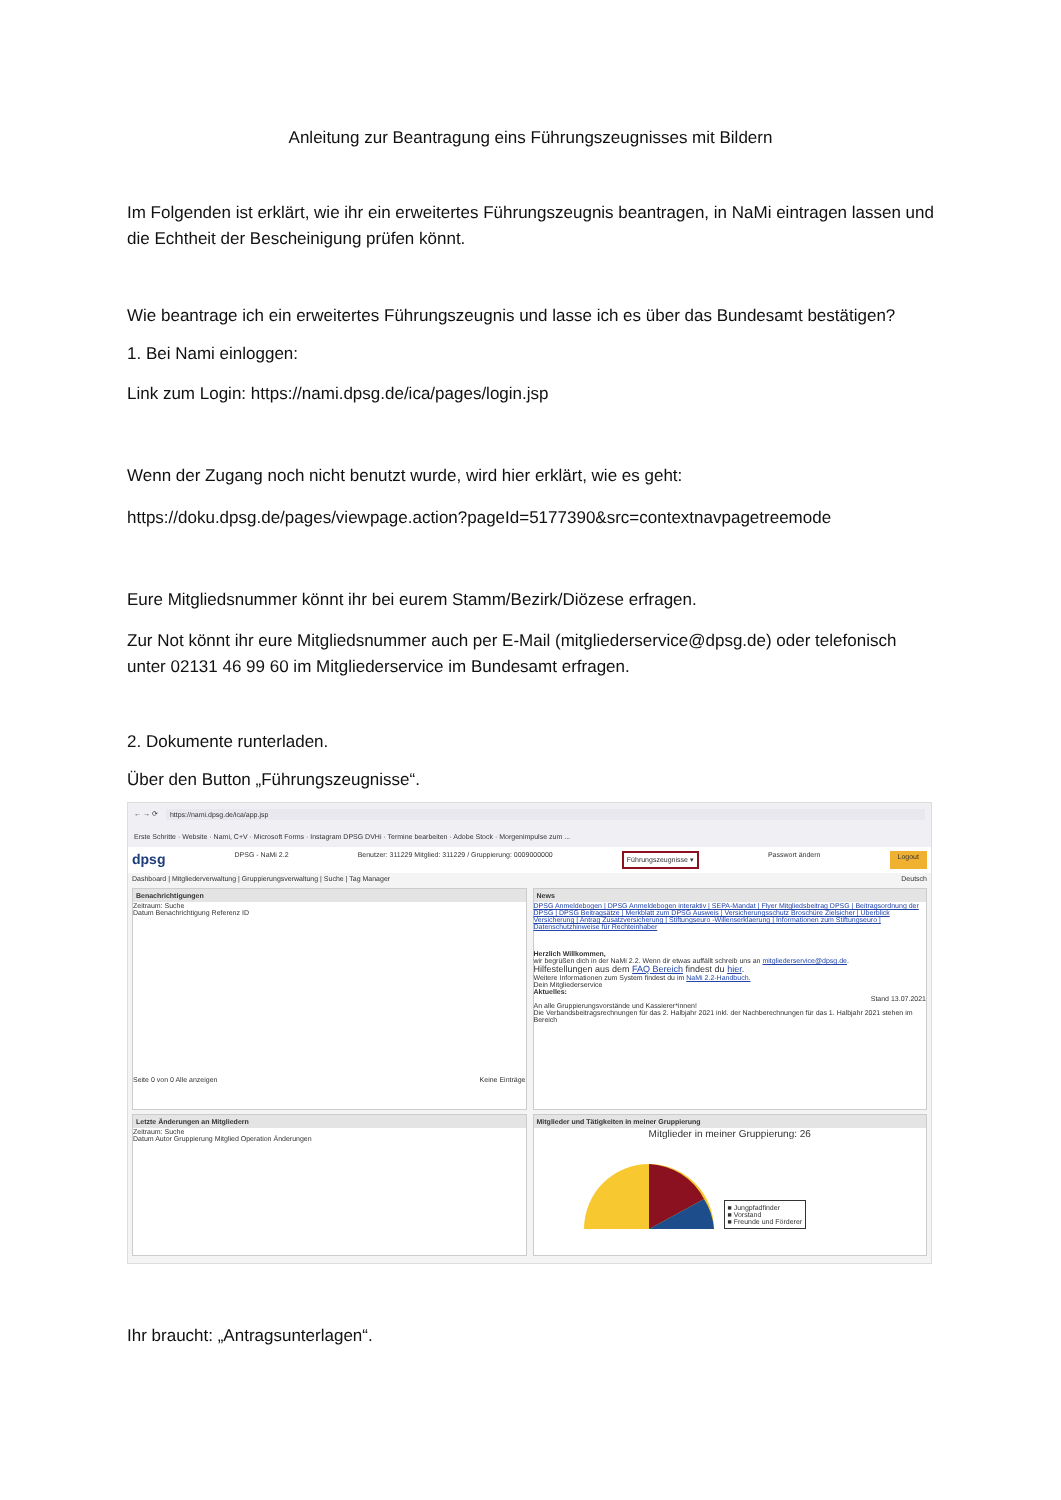Anleitung zur Beantragung eins Führungszeugnisses mit Bildern
Im Folgenden ist erklärt, wie ihr ein erweitertes Führungszeugnis beantragen, in NaMi eintragen lassen und die Echtheit der Bescheinigung prüfen könnt.
Wie beantrage ich ein erweitertes Führungszeugnis und lasse ich es über das Bundesamt bestätigen?
1. Bei Nami einloggen:
Link zum Login: https://nami.dpsg.de/ica/pages/login.jsp
Wenn der Zugang noch nicht benutzt wurde, wird hier erklärt, wie es geht:
https://doku.dpsg.de/pages/viewpage.action?pageId=5177390&src=contextnavpagetreemode
Eure Mitgliedsnummer könnt ihr bei eurem Stamm/Bezirk/Diözese erfragen.
Zur Not könnt ihr eure Mitgliedsnummer auch per E-Mail (mitgliederservice@dpsg.de) oder telefonisch unter 02131 46 99 60 im Mitgliederservice im Bundesamt erfragen.
2. Dokumente runterladen.
Über den Button „Führungszeugnisse“.
← → ⟳ https://nami.dpsg.de/ica/app.jsp
Erste Schritte · Website · Nami, C+V · Microsoft Forms · Instagram DPSG DVHi · Termine bearbeiten · Adobe Stock · Morgenimpulse zum ...
dpsg DPSG - NaMi 2.2 Benutzer: 311229 Mitglied: 311229 / Gruppierung: 0009000000 Führungszeugnisse ▾ Passwort ändern Logout
Dashboard | Mitgliederverwaltung | Gruppierungsverwaltung | Suche | Tag Manager Deutsch
Benachrichtigungen
Zeitraum: Suche
Datum Benachrichtigung Referenz ID
Seite 0 von 0 Alle anzeigen Keine Einträge
Letzte Änderungen an Mitgliedern
Zeitraum: Suche
Datum Autor Gruppierung Mitglied Operation Änderungen
News
DPSG Anmeldebogen | DPSG Anmeldebogen interaktiv | SEPA-Mandat | Flyer Mitgliedsbeitrag DPSG | Beitragsordnung der DPSG | DPSG Beitragsätze | Merkblatt zum DPSG Ausweis | Versicherungsschutz Broschüre Zielsicher | Überblick Versicherung | Antrag Zusatzversicherung | Stiftungseuro -Willenserklaerung | Informationen zum Stiftungseuro | Datenschutzhinweise für Rechteinhaber
Herzlich Willkommen,
wir begrüßen dich in der NaMi 2.2. Wenn dir etwas auffällt schreib uns an mitgliederservice@dpsg.de.
Hilfestellungen aus dem FAQ Bereich findest du hier.
Weitere Informationen zum System findest du im NaMi 2.2-Handbuch.
Dein Mitgliederservice
Aktuelles:
Stand 13.07.2021
An alle Gruppierungsvorstände und Kassierer*innen!
Die Verbandsbeitragsrechnungen für das 2. Halbjahr 2021 inkl. der Nachberechnungen für das 1. Halbjahr 2021 stehen im Bereich
Mitglieder und Tätigkeiten in meiner Gruppierung
Mitglieder in meiner Gruppierung: 26
■ Jungpfadfinder
■ Vorstand
■ Freunde und Förderer
Ihr braucht: „Antragsunterlagen“.